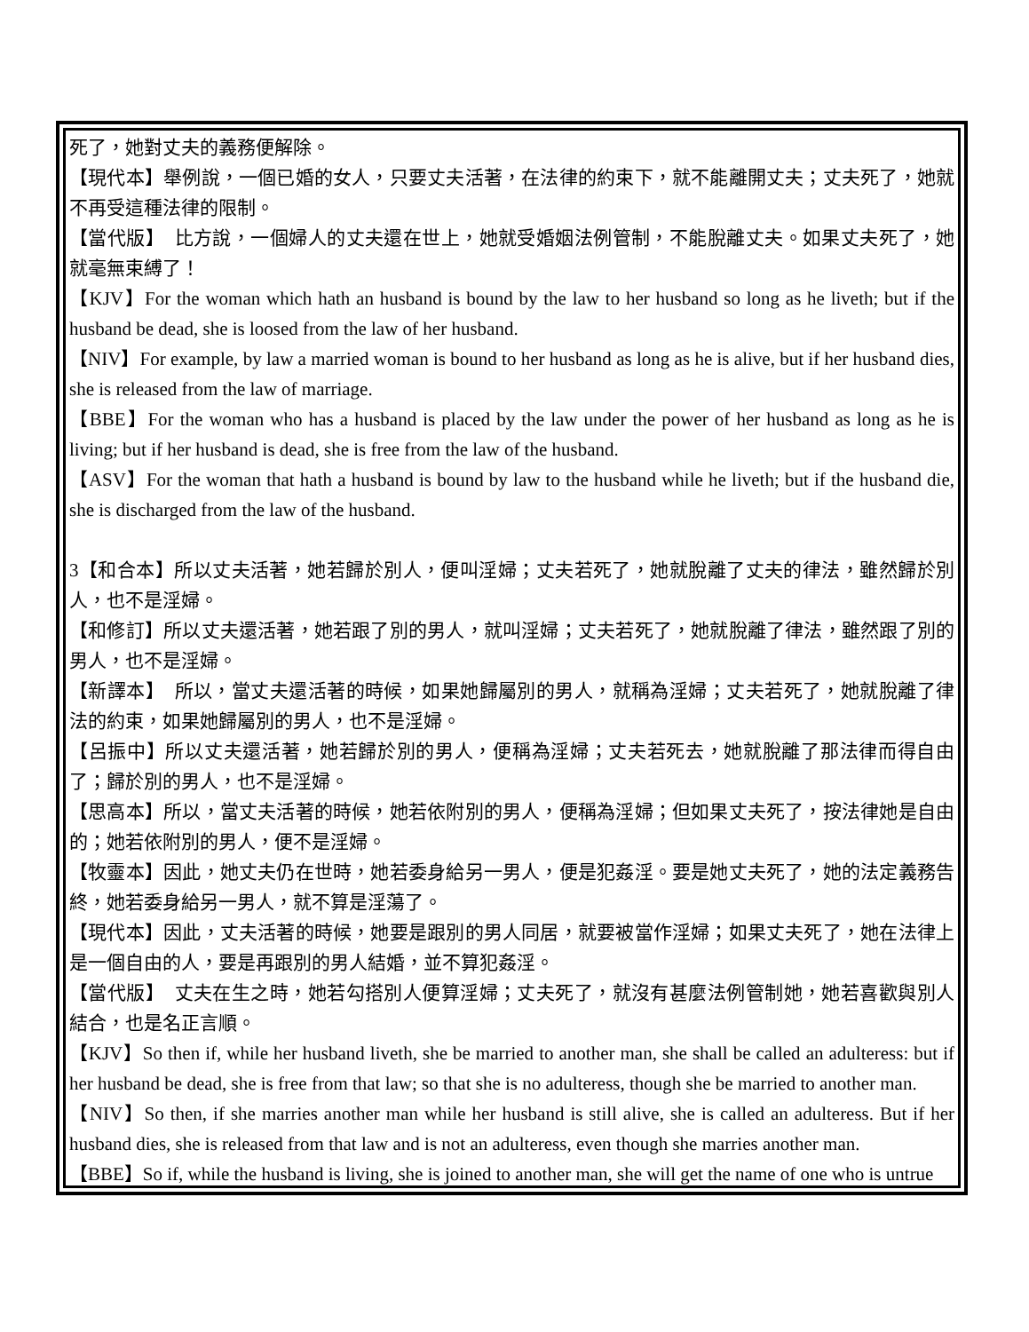死了，她對丈夫的義務便解除。
【現代本】舉例說，一個已婚的女人，只要丈夫活著，在法律的約束下，就不能離開丈夫；丈夫死了，她就不再受這種法律的限制。
【當代版】　比方說，一個婦人的丈夫還在世上，她就受婚姻法例管制，不能脫離丈夫。如果丈夫死了，她就毫無束縛了！
【KJV】For the woman which hath an husband is bound by the law to her husband so long as he liveth; but if the husband be dead, she is loosed from the law of her husband.
【NIV】For example, by law a married woman is bound to her husband as long as he is alive, but if her husband dies, she is released from the law of marriage.
【BBE】For the woman who has a husband is placed by the law under the power of her husband as long as he is living; but if her husband is dead, she is free from the law of the husband.
【ASV】For the woman that hath a husband is bound by law to the husband while he liveth; but if the husband die, she is discharged from the law of the husband.
3【和合本】所以丈夫活著，她若歸於別人，便叫淫婦；丈夫若死了，她就脫離了丈夫的律法，雖然歸於別人，也不是淫婦。
【和修訂】所以丈夫還活著，她若跟了別的男人，就叫淫婦；丈夫若死了，她就脫離了律法，雖然跟了別的男人，也不是淫婦。
【新譯本】　所以，當丈夫還活著的時候，如果她歸屬別的男人，就稱為淫婦；丈夫若死了，她就脫離了律法的約束，如果她歸屬別的男人，也不是淫婦。
【呂振中】所以丈夫還活著，她若歸於別的男人，便稱為淫婦；丈夫若死去，她就脫離了那法律而得自由了；歸於別的男人，也不是淫婦。
【思高本】所以，當丈夫活著的時候，她若依附別的男人，便稱為淫婦；但如果丈夫死了，按法律她是自由的；她若依附別的男人，便不是淫婦。
【牧靈本】因此，她丈夫仍在世時，她若委身給另一男人，便是犯姦淫。要是她丈夫死了，她的法定義務告終，她若委身給另一男人，就不算是淫蕩了。
【現代本】因此，丈夫活著的時候，她要是跟別的男人同居，就要被當作淫婦；如果丈夫死了，她在法律上是一個自由的人，要是再跟別的男人結婚，並不算犯姦淫。
【當代版】　丈夫在生之時，她若勾搭別人便算淫婦；丈夫死了，就沒有甚麼法例管制她，她若喜歡與別人結合，也是名正言順。
【KJV】So then if, while her husband liveth, she be married to another man, she shall be called an adulteress: but if her husband be dead, she is free from that law; so that she is no adulteress, though she be married to another man.
【NIV】So then, if she marries another man while her husband is still alive, she is called an adulteress. But if her husband dies, she is released from that law and is not an adulteress, even though she marries another man.
【BBE】So if, while the husband is living, she is joined to another man, she will get the name of one who is untrue